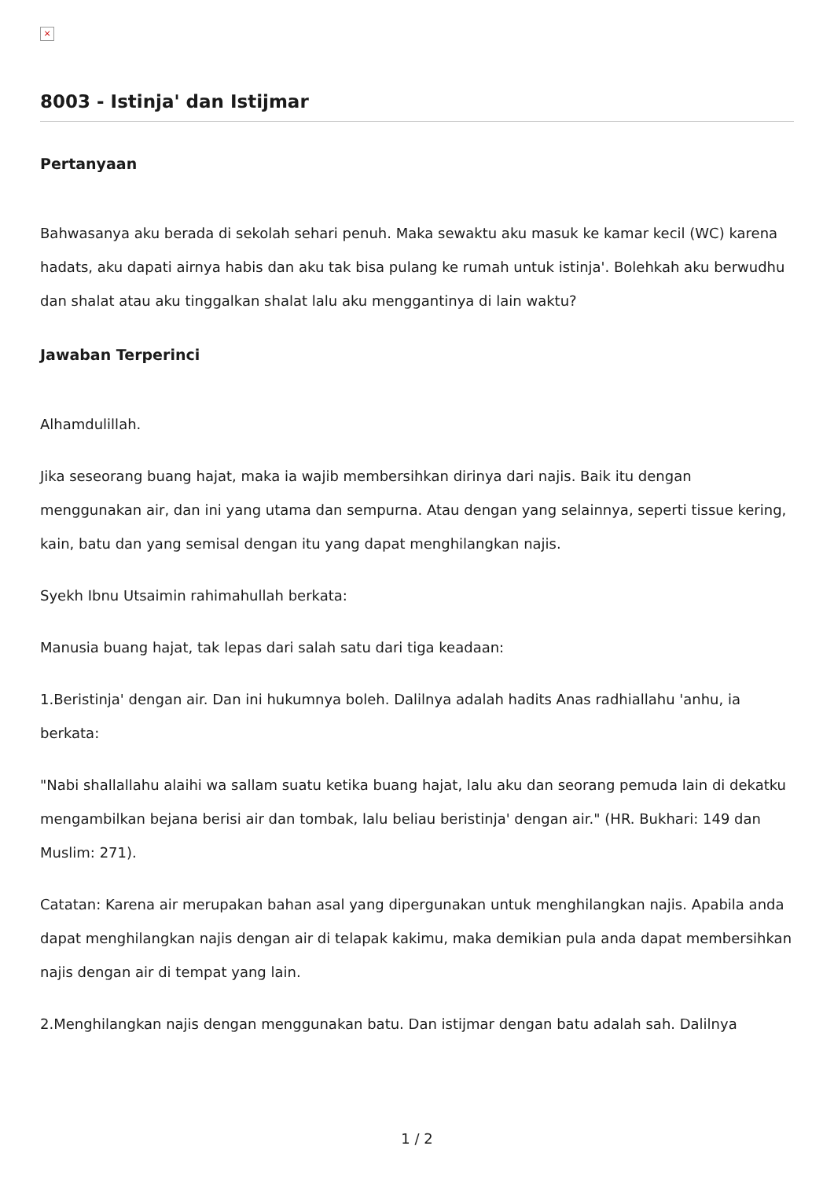×
8003 - Istinja' dan Istijmar
Pertanyaan
Bahwasanya aku berada di sekolah sehari penuh. Maka sewaktu aku masuk ke kamar kecil (WC) karena hadats, aku dapati airnya habis dan aku tak bisa pulang ke rumah untuk istinja'. Bolehkah aku berwudhu dan shalat atau aku tinggalkan shalat lalu aku menggantinya di lain waktu?
Jawaban Terperinci
Alhamdulillah.
Jika seseorang buang hajat, maka ia wajib membersihkan dirinya dari najis. Baik itu dengan menggunakan air, dan ini yang utama dan sempurna. Atau dengan yang selainnya, seperti tissue kering, kain, batu dan yang semisal dengan itu yang dapat menghilangkan najis.
Syekh Ibnu Utsaimin rahimahullah berkata:
Manusia buang hajat, tak lepas dari salah satu dari tiga keadaan:
1.Beristinja' dengan air. Dan ini hukumnya boleh. Dalilnya adalah hadits Anas radhiallahu 'anhu, ia berkata:
"Nabi shallallahu alaihi wa sallam suatu ketika buang hajat, lalu aku dan seorang pemuda lain di dekatku mengambilkan bejana berisi air dan tombak, lalu beliau beristinja' dengan air." (HR. Bukhari: 149 dan Muslim: 271).
Catatan: Karena air merupakan bahan asal yang dipergunakan untuk menghilangkan najis. Apabila anda dapat menghilangkan najis dengan air di telapak kakimu, maka demikian pula anda dapat membersihkan najis dengan air di tempat yang lain.
2.Menghilangkan najis dengan menggunakan batu. Dan istijmar dengan batu adalah sah. Dalilnya
1 / 2